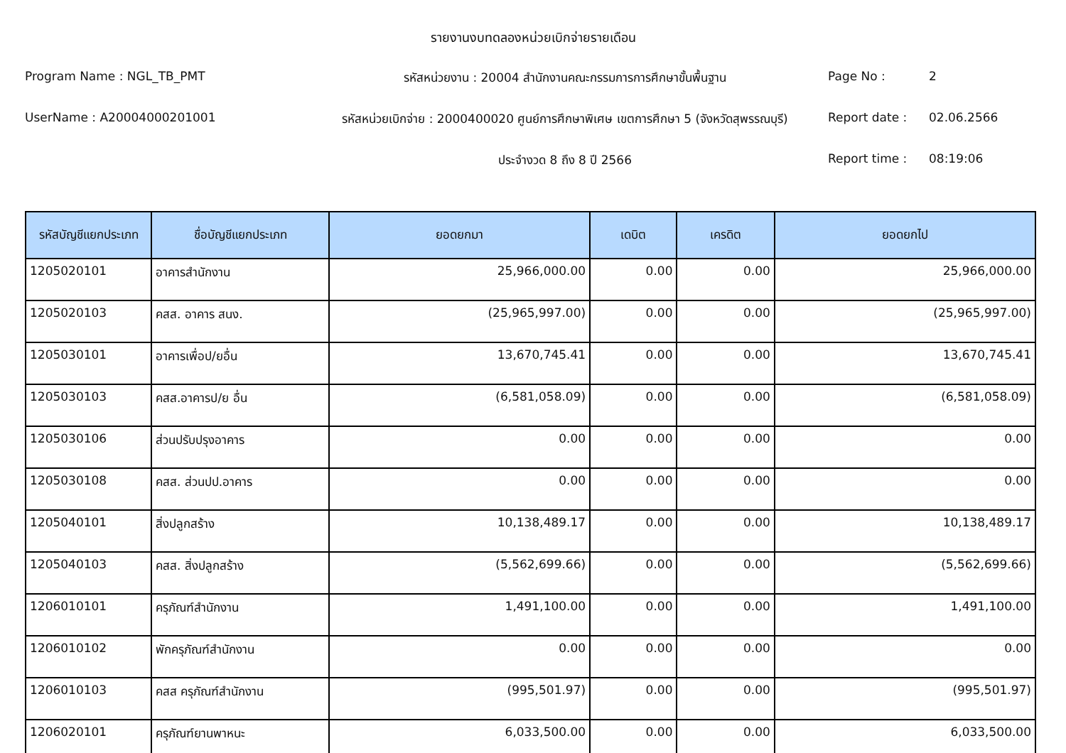รายงานงบทดลองหน่วยเบิกจ่ายรายเดือน
Program Name : NGL_TB_PMT
รหัสหน่วยงาน : 20004 สำนักงานคณะกรรมการการศึกษาขั้นพื้นฐาน
Page No :
2
UserName : A20004000201001
รหัสหน่วยเบิกจ่าย : 2000400020 ศูนย์การศึกษาพิเศษ เขตการศึกษา 5 (จังหวัดสุพรรณบุรี)
Report date :
02.06.2566
ประจำงวด 8 ถึง 8 ปี 2566
Report time :
08:19:06
| รหัสบัญชีแยกประเภท | ชื่อบัญชีแยกประเภท | ยอดยกมา | เดบิต | เครดิต | ยอดยกไป |
| --- | --- | --- | --- | --- | --- |
| 1205020101 | อาคารสำนักงาน | 25,966,000.00 | 0.00 | 0.00 | 25,966,000.00 |
| 1205020103 | คสส. อาคาร สนง. | (25,965,997.00) | 0.00 | 0.00 | (25,965,997.00) |
| 1205030101 | อาคารเพื่อป/ยอื่น | 13,670,745.41 | 0.00 | 0.00 | 13,670,745.41 |
| 1205030103 | คสส.อาคารป/ย อื่น | (6,581,058.09) | 0.00 | 0.00 | (6,581,058.09) |
| 1205030106 | ส่วนปรับปรุงอาคาร | 0.00 | 0.00 | 0.00 | 0.00 |
| 1205030108 | คสส. ส่วนปป.อาคาร | 0.00 | 0.00 | 0.00 | 0.00 |
| 1205040101 | สิ่งปลูกสร้าง | 10,138,489.17 | 0.00 | 0.00 | 10,138,489.17 |
| 1205040103 | คสส. สิ่งปลูกสร้าง | (5,562,699.66) | 0.00 | 0.00 | (5,562,699.66) |
| 1206010101 | ครุภัณฑ์สำนักงาน | 1,491,100.00 | 0.00 | 0.00 | 1,491,100.00 |
| 1206010102 | พักครุภัณฑ์สำนักงาน | 0.00 | 0.00 | 0.00 | 0.00 |
| 1206010103 | คสส ครุภัณฑ์สำนักงาน | (995,501.97) | 0.00 | 0.00 | (995,501.97) |
| 1206020101 | ครุภัณฑ์ยานพาหนะ | 6,033,500.00 | 0.00 | 0.00 | 6,033,500.00 |